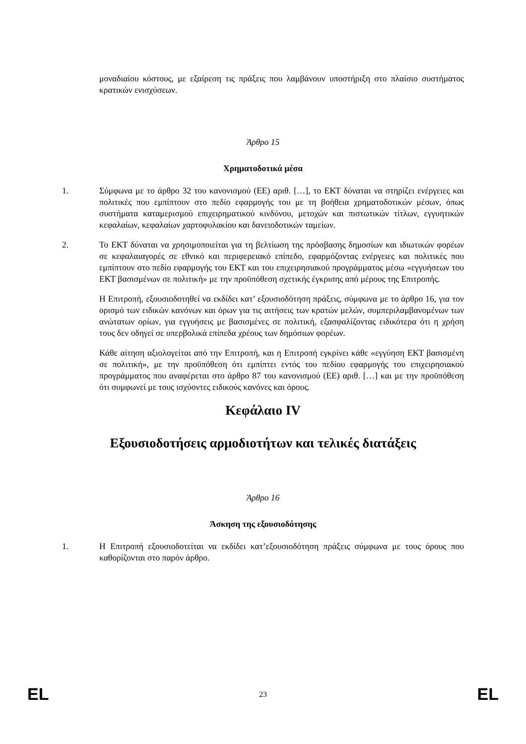μοναδιαίου κόστους, με εξαίρεση τις πράξεις που λαμβάνουν υποστήριξη στο πλαίσιο συστήματος κρατικών ενισχύσεων.
Άρθρο 15
Χρηματοδοτικά μέσα
1. Σύμφωνα με το άρθρο 32 του κανονισμού (ΕΕ) αριθ. […], το ΕΚΤ δύναται να στηρίζει ενέργειες και πολιτικές που εμπίπτουν στο πεδίο εφαρμογής του με τη βοήθεια χρηματοδοτικών μέσων, όπως συστήματα καταμερισμού επιχειρηματικού κινδύνου, μετοχών και πιστωτικών τίτλων, εγγυητικών κεφαλαίων, κεφαλαίων χαρτοφυλακίου και δανειοδοτικών ταμείων.
2. Το ΕΚΤ δύναται να χρησιμοποιείται για τη βελτίωση της πρόσβασης δημοσίων και ιδιωτικών φορέων σε κεφαλαιαγορές σε εθνικό και περιφερειακό επίπεδο, εφαρμόζοντας ενέργειες και πολιτικές που εμπίπτουν στο πεδίο εφαρμογής του ΕΚΤ και του επιχειρησιακού προγράμματος μέσω «εγγυήσεων του ΕΚΤ βασισμένων σε πολιτική» με την προϋπόθεση σχετικής έγκρισης από μέρους της Επιτροπής.
Η Επιτροπή, εξουσιοδοτηθεί να εκδίδει κατ’ εξουσιοδότηση πράξεις, σύμφωνα με το άρθρο 16, για τον ορισμό των ειδικών κανόνων και όρων για τις αιτήσεις των κρατών μελών, συμπεριλαμβανομένων των ανώτατων ορίων, για εγγυήσεις με βασισμένες σε πολιτική, εξασφαλίζοντας ειδικότερα ότι η χρήση τους δεν οδηγεί σε υπερβολικά επίπεδα χρέους των δημόσιων φορέων.
Κάθε αίτηση αξιολογείται από την Επιτροπή, και η Επιτροπή εγκρίνει κάθε «εγγύηση ΕΚΤ βασισμένη σε πολιτική», με την προϋπόθεση ότι εμπίπτει εντός του πεδίου εφαρμογής του επιχειρησιακού προγράμματος που αναφέρεται στο άρθρο 87 του κανονισμού (ΕΕ) αριθ. […] και με την προϋπόθεση ότι συμφωνεί με τους ισχύοντες ειδικούς κανόνες και όρους.
Κεφάλαιο IV
Εξουσιοδοτήσεις αρμοδιοτήτων και τελικές διατάξεις
Άρθρο 16
Άσκηση της εξουσιοδότησης
1. Η Επιτροπή εξουσιοδοτείται να εκδίδει κατ’εξουσιοδότηση πράξεις σύμφωνα με τους όρους που καθορίζονται στο παρόν άρθρο.
EL 23 EL